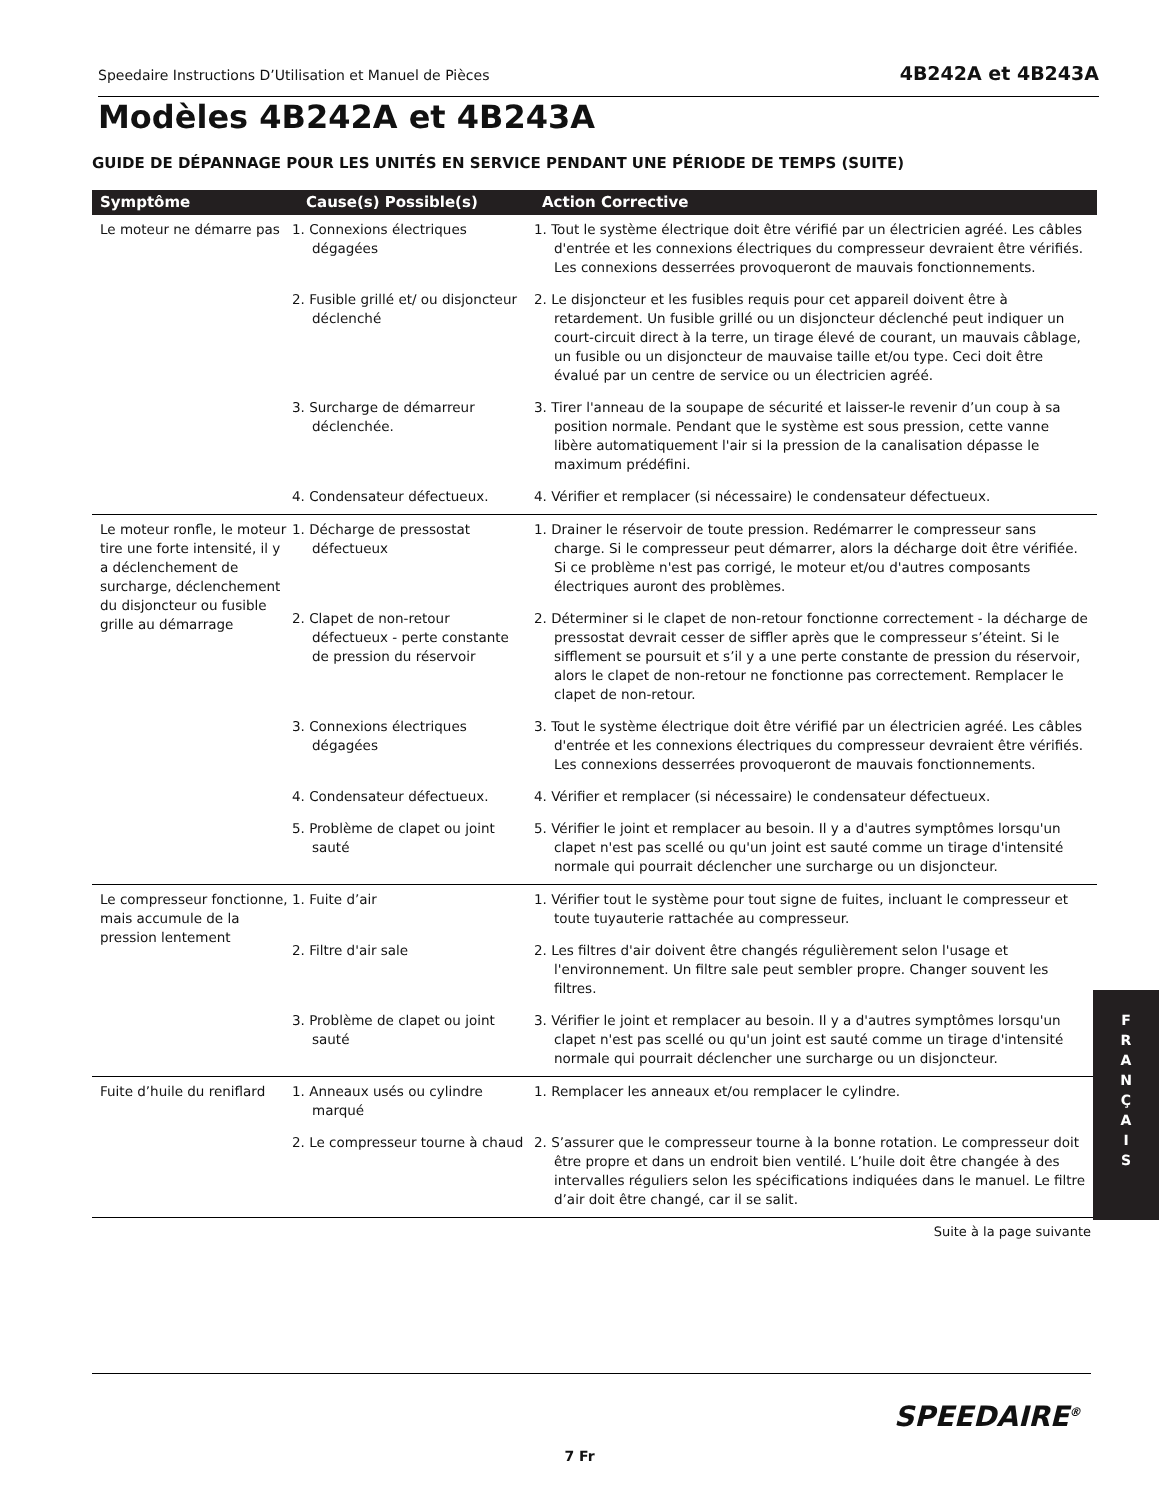Speedaire Instructions D’Utilisation et Manuel de Pièces 4B242A et 4B243A
Modèles 4B242A et 4B243A
GUIDE DE DÉPANNAGE POUR LES UNITÉS EN SERVICE PENDANT UNE PÉRIODE DE TEMPS (SUITE)
| Symptôme | Cause(s) Possible(s) | Action Corrective |
| --- | --- | --- |
| Le moteur ne démarre pas | 1. Connexions électriques dégagées | 1. Tout le système électrique doit être vérifié par un électricien agréé. Les câbles d'entrée et les connexions électriques du compresseur devraient être vérifiés. Les connexions desserrées provoqueront de mauvais fonctionnements. |
| | 2. Fusible grillé et/ ou disjoncteur déclenché | 2. Le disjoncteur et les fusibles requis pour cet appareil doivent être à retardement. Un fusible grillé ou un disjoncteur déclenché peut indiquer un court-circuit direct à la terre, un tirage élevé de courant, un mauvais câblage, un fusible ou un disjoncteur de mauvaise taille et/ou type. Ceci doit être évalué par un centre de service ou un électricien agréé. |
| | 3. Surcharge de démarreur déclenchée. | 3. Tirer l'anneau de la soupape de sécurité et laisser-le revenir d’un coup à sa position normale. Pendant que le système est sous pression, cette vanne libère automatiquement l'air si la pression de la canalisation dépasse le maximum prédéfini. |
| | 4. Condensateur défectueux. | 4. Vérifier et remplacer (si nécessaire) le condensateur défectueux. |
| Le moteur ronfle, le moteur tire une forte intensité, il y a déclenchement de surcharge, déclenchement du disjoncteur ou fusible grille au démarrage | 1. Décharge de pressostat défectueux | 1. Drainer le réservoir de toute pression. Redémarrer le compresseur sans charge. Si le compresseur peut démarrer, alors la décharge doit être vérifiée. Si ce problème n'est pas corrigé, le moteur et/ou d'autres composants électriques auront des problèmes. |
| | 2. Clapet de non-retour défectueux - perte constante de pression du réservoir | 2. Déterminer si le clapet de non-retour fonctionne correctement - la décharge de pressostat devrait cesser de siffler après que le compresseur s’éteint. Si le sifflement se poursuit et s’il y a une perte constante de pression du réservoir, alors le clapet de non-retour ne fonctionne pas correctement. Remplacer le clapet de non-retour. |
| | 3. Connexions électriques dégagées | 3. Tout le système électrique doit être vérifié par un électricien agréé. Les câbles d'entrée et les connexions électriques du compresseur devraient être vérifiés. Les connexions desserrées provoqueront de mauvais fonctionnements. |
| | 4. Condensateur défectueux. | 4. Vérifier et remplacer (si nécessaire) le condensateur défectueux. |
| | 5. Problème de clapet ou joint sauté | 5. Vérifier le joint et remplacer au besoin. Il y a d'autres symptômes lorsqu'un clapet n'est pas scellé ou qu'un joint est sauté comme un tirage d'intensité normale qui pourrait déclencher une surcharge ou un disjoncteur. |
| Le compresseur fonctionne, mais accumule de la pression lentement | 1. Fuite d’air | 1. Vérifier tout le système pour tout signe de fuites, incluant le compresseur et toute tuyauterie rattachée au compresseur. |
| | 2. Filtre d'air sale | 2. Les filtres d'air doivent être changés régulièrement selon l'usage et l'environnement. Un filtre sale peut sembler propre. Changer souvent les filtres. |
| | 3. Problème de clapet ou joint sauté | 3. Vérifier le joint et remplacer au besoin. Il y a d'autres symptômes lorsqu'un clapet n'est pas scellé ou qu'un joint est sauté comme un tirage d'intensité normale qui pourrait déclencher une surcharge ou un disjoncteur. |
| Fuite d’huile du reniflard | 1. Anneaux usés ou cylindre marqué | 1. Remplacer les anneaux et/ou remplacer le cylindre. |
| | 2. Le compresseur tourne à chaud | 2. S’assurer que le compresseur tourne à la bonne rotation. Le compresseur doit être propre et dans un endroit bien ventilé. L’huile doit être changée à des intervalles réguliers selon les spécifications indiquées dans le manuel. Le filtre d’air doit être changé, car il se salit. |
Suite à la page suivante
F
R
A
N
Ç
A
I
S
SPEEDAIRE<sup>®</sup>
7 Fr